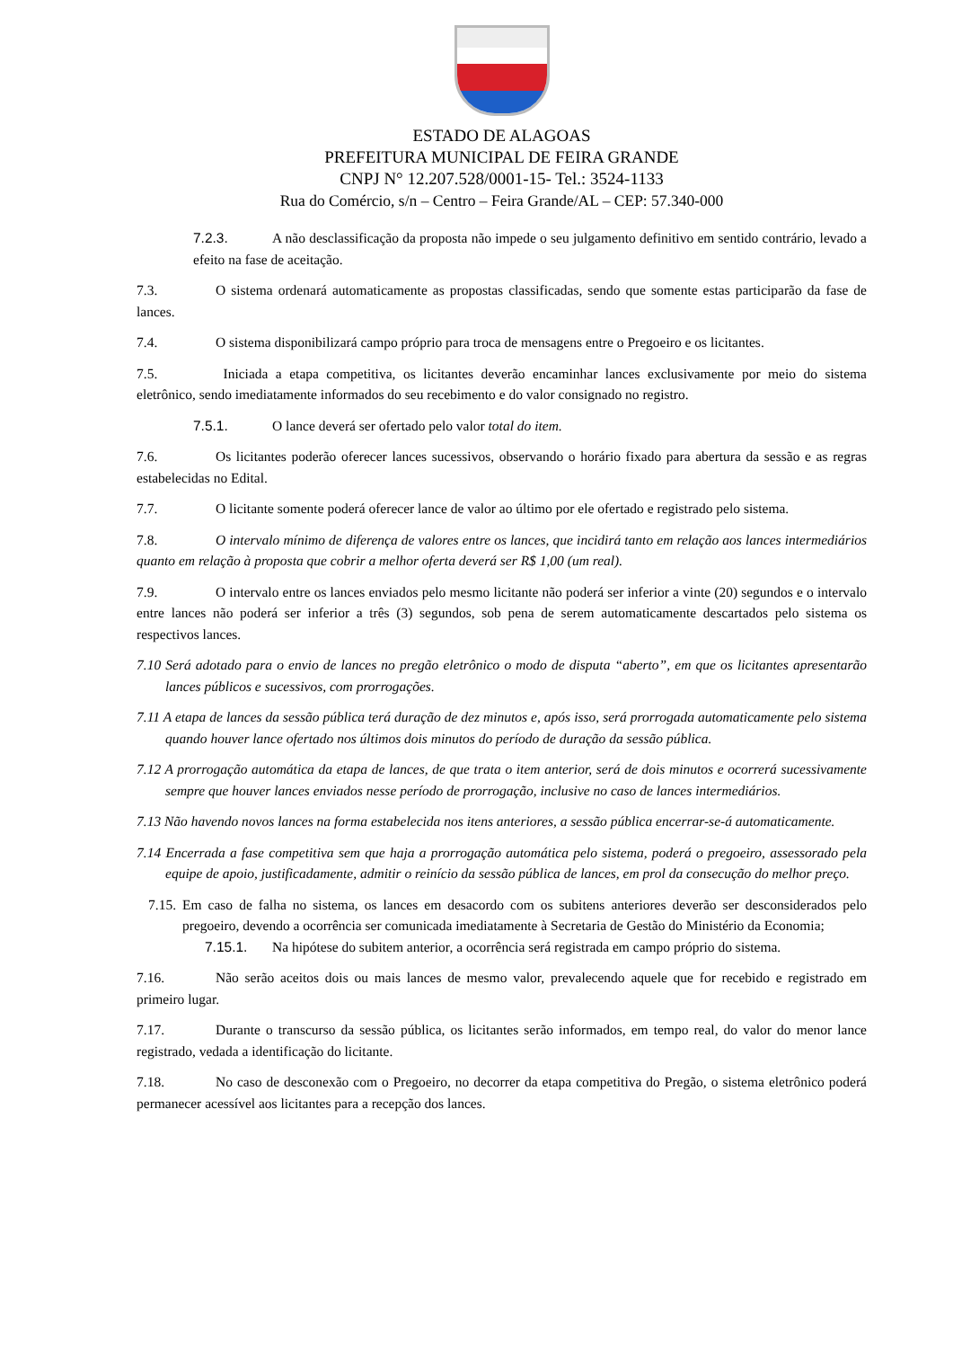ESTADO DE ALAGOAS
PREFEITURA MUNICIPAL DE FEIRA GRANDE
CNPJ N° 12.207.528/0001-15- Tel.: 3524-1133
Rua do Comércio, s/n – Centro – Feira Grande/AL – CEP: 57.340-000
7.2.3. A não desclassificação da proposta não impede o seu julgamento definitivo em sentido contrário, levado a efeito na fase de aceitação.
7.3. O sistema ordenará automaticamente as propostas classificadas, sendo que somente estas participarão da fase de lances.
7.4. O sistema disponibilizará campo próprio para troca de mensagens entre o Pregoeiro e os licitantes.
7.5. Iniciada a etapa competitiva, os licitantes deverão encaminhar lances exclusivamente por meio do sistema eletrônico, sendo imediatamente informados do seu recebimento e do valor consignado no registro.
7.5.1. O lance deverá ser ofertado pelo valor total do item.
7.6. Os licitantes poderão oferecer lances sucessivos, observando o horário fixado para abertura da sessão e as regras estabelecidas no Edital.
7.7. O licitante somente poderá oferecer lance de valor ao último por ele ofertado e registrado pelo sistema.
7.8. O intervalo mínimo de diferença de valores entre os lances, que incidirá tanto em relação aos lances intermediários quanto em relação à proposta que cobrir a melhor oferta deverá ser R$ 1,00 (um real).
7.9. O intervalo entre os lances enviados pelo mesmo licitante não poderá ser inferior a vinte (20) segundos e o intervalo entre lances não poderá ser inferior a três (3) segundos, sob pena de serem automaticamente descartados pelo sistema os respectivos lances.
7.10 Será adotado para o envio de lances no pregão eletrônico o modo de disputa “aberto”, em que os licitantes apresentarão lances públicos e sucessivos, com prorrogações.
7.11 A etapa de lances da sessão pública terá duração de dez minutos e, após isso, será prorrogada automaticamente pelo sistema quando houver lance ofertado nos últimos dois minutos do período de duração da sessão pública.
7.12 A prorrogação automática da etapa de lances, de que trata o item anterior, será de dois minutos e ocorrerá sucessivamente sempre que houver lances enviados nesse período de prorrogação, inclusive no caso de lances intermediários.
7.13 Não havendo novos lances na forma estabelecida nos itens anteriores, a sessão pública encerrar-se-á automaticamente.
7.14 Encerrada a fase competitiva sem que haja a prorrogação automática pelo sistema, poderá o pregoeiro, assessorado pela equipe de apoio, justificadamente, admitir o reinício da sessão pública de lances, em prol da consecução do melhor preço.
7.15. Em caso de falha no sistema, os lances em desacordo com os subitens anteriores deverão ser desconsiderados pelo pregoeiro, devendo a ocorrência ser comunicada imediatamente à Secretaria de Gestão do Ministério da Economia;
7.15.1. Na hipótese do subitem anterior, a ocorrência será registrada em campo próprio do sistema.
7.16. Não serão aceitos dois ou mais lances de mesmo valor, prevalecendo aquele que for recebido e registrado em primeiro lugar.
7.17. Durante o transcurso da sessão pública, os licitantes serão informados, em tempo real, do valor do menor lance registrado, vedada a identificação do licitante.
7.18. No caso de desconexão com o Pregoeiro, no decorrer da etapa competitiva do Pregão, o sistema eletrônico poderá permanecer acessível aos licitantes para a recepção dos lances.